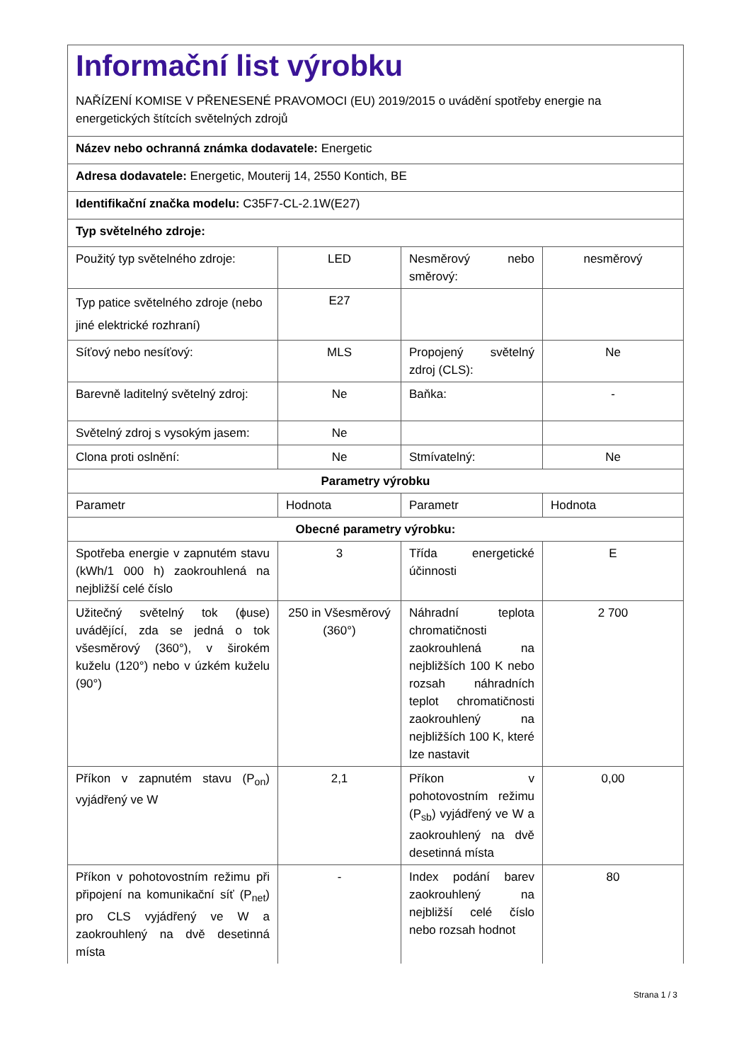| Informační list výrobku NAŘÍZENÍ KOMISE V PŘENESENÉ PRAVOMOCI (EU) 2019/2015 o uvádění spotřeby energie na energetických štítcích světelných zdrojů | | | |
| Název nebo ochranná známka dodavatele: Energetic | | | |
| Adresa dodavatele: Energetic, Mouterij 14, 2550 Kontich, BE | | | |
| Identifikační značka modelu: C35F7-CL-2.1W(E27) | | | |
| Typ světelného zdroje: | | | |
| Použitý typ světelného zdroje: | LED | Nesměrový nebo směrový: | nesměrový |
| Typ patice světelného zdroje (nebo jiné elektrické rozhraní) | E27 | | |
| Síťový nebo nesíťový: | MLS | Propojený světelný zdroj (CLS): | Ne |
| Barevně laditelný světelný zdroj: | Ne | Baňka: | - |
| Světelný zdroj s vysokým jasem: | Ne | | |
| Clona proti oslnění: | Ne | Stmívatelný: | Ne |
| Parametry výrobku | | | |
| Parametr | Hodnota | Parametr | Hodnota |
| Obecné parametry výrobku: | | | |
| Spotřeba energie v zapnutém stavu (kWh/1 000 h) zaokrouhlená na nejbližší celé číslo | 3 | Třída energetické účinnosti | E |
| Užitečný světelný tok (ϕuse) uvádějící, zda se jedná o tok všesměrový (360°), v širokém kuželu (120°) nebo v úzkém kuželu (90°) | 250 in Všesměrový (360°) | Náhradní teplota chromatičnosti zaokrouhlená na nejbližších 100 K nebo rozsah náhradních teplot chromatičnosti zaokrouhlený na nejbližších 100 K, které lze nastavit | 2 700 |
| Příkon v zapnutém stavu (P<sub>on</sub>) vyjádřený ve W | 2,1 | Příkon v pohotovostním režimu (P<sub>sb</sub>) vyjádřený ve W a zaokrouhlený na dvě desetinná místa | 0,00 |
| Příkon v pohotovostním režimu při připojení na komunikační síť (P<sub>net</sub>) pro CLS vyjádřený ve W a zaokrouhlený na dvě desetinná místa | - | Index podání barev zaokrouhlený na nejbližší celé číslo nebo rozsah hodnot | 80 |
Strana 1 / 3